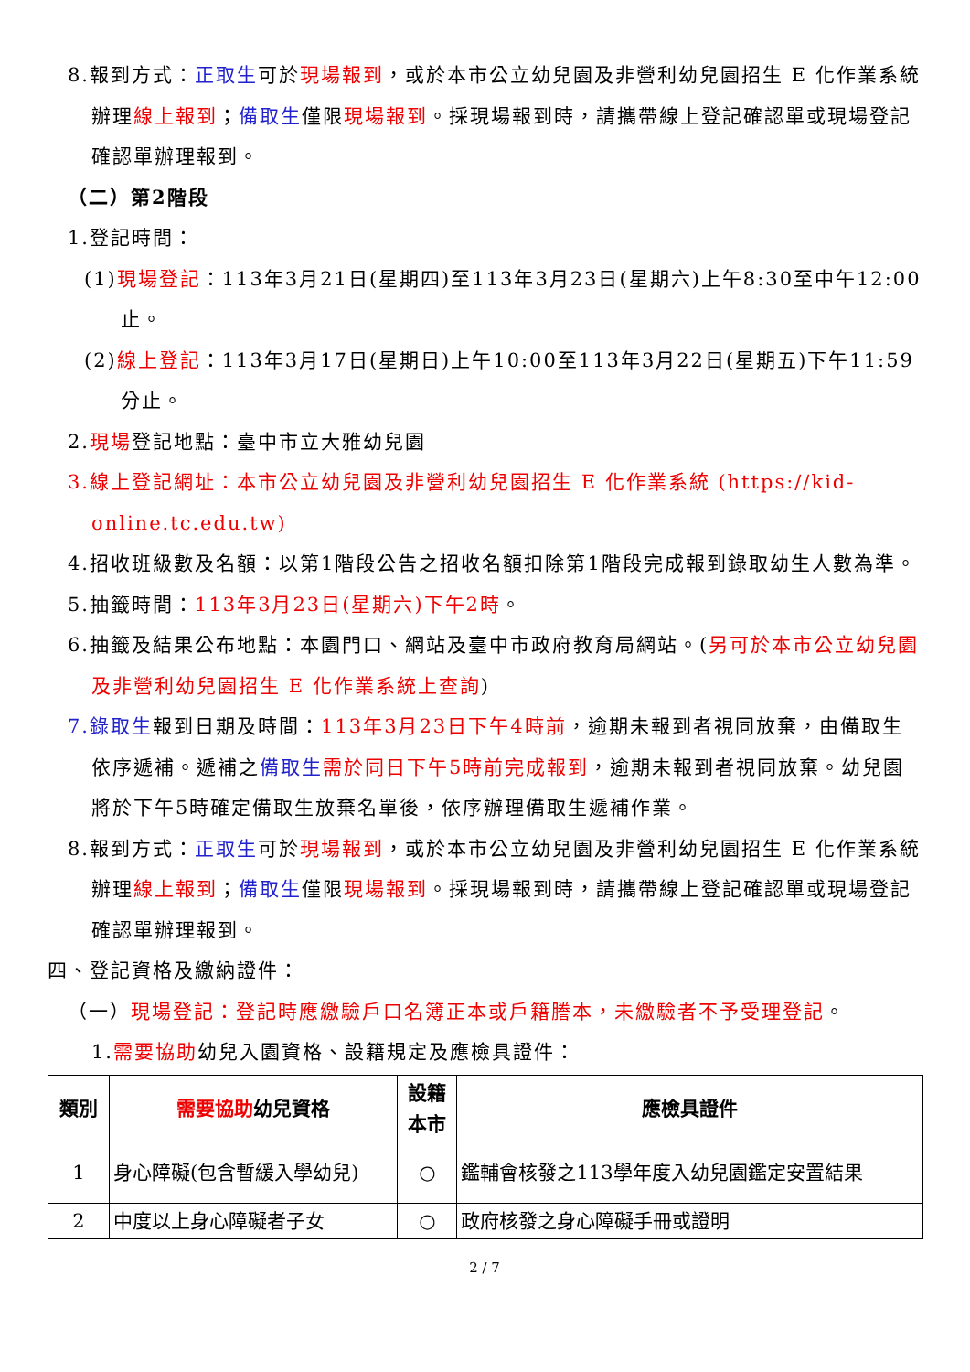8.報到方式：正取生可於現場報到，或於本市公立幼兒園及非營利幼兒園招生 E 化作業系統辦理線上報到；備取生僅限現場報到。採現場報到時，請攜帶線上登記確認單或現場登記確認單辦理報到。
（二）第2階段
1.登記時間：
(1)現場登記：113年3月21日(星期四)至113年3月23日(星期六)上午8:30至中午12:00止。
(2)線上登記：113年3月17日(星期日)上午10:00至113年3月22日(星期五)下午11:59分止。
2.現場登記地點：臺中市立大雅幼兒園
3.線上登記網址：本市公立幼兒園及非營利幼兒園招生 E 化作業系統 (https://kid-online.tc.edu.tw)
4.招收班級數及名額：以第1階段公告之招收名額扣除第1階段完成報到錄取幼生人數為準。
5.抽籤時間：113年3月23日(星期六)下午2時。
6.抽籤及結果公布地點：本園門口、網站及臺中市政府教育局網站。(另可於本市公立幼兒園及非營利幼兒園招生 E 化作業系統上查詢)
7.錄取生報到日期及時間：113年3月23日下午4時前，逾期未報到者視同放棄，由備取生依序遞補。遞補之備取生 需於同日下午5時前完成報到，逾期未報到者視同放棄。幼兒園將於下午5時確定備取生放棄名單後，依序辦理備取生遞補作業。
8.報到方式：正取生可於現場報到，或於本市公立幼兒園及非營利幼兒園招生 E 化作業系統辦理線上報到；備取生僅限現場報到。採現場報到時，請攜帶線上登記確認單或現場登記確認單辦理報到。
四、登記資格及繳納證件：
（一）現場登記：登記時應繳驗戶口名簿正本或戶籍謄本，未繳驗者不予受理登記。
1.需要協助幼兒入園資格、設籍規定及應檢具證件：
| 類別 | 需要協助 幼兒資格 | 設籍 本市 | 應檢具證件 |
| --- | --- | --- | --- |
| 1 | 身心障礙(包含暫緩入學幼兒) | ○ | 鑑輔會核發之113學年度入幼兒園鑑定安置結果 |
| 2 | 中度以上身心障礙者子女 | ○ | 政府核發之身心障礙手冊或證明 |
2 / 7